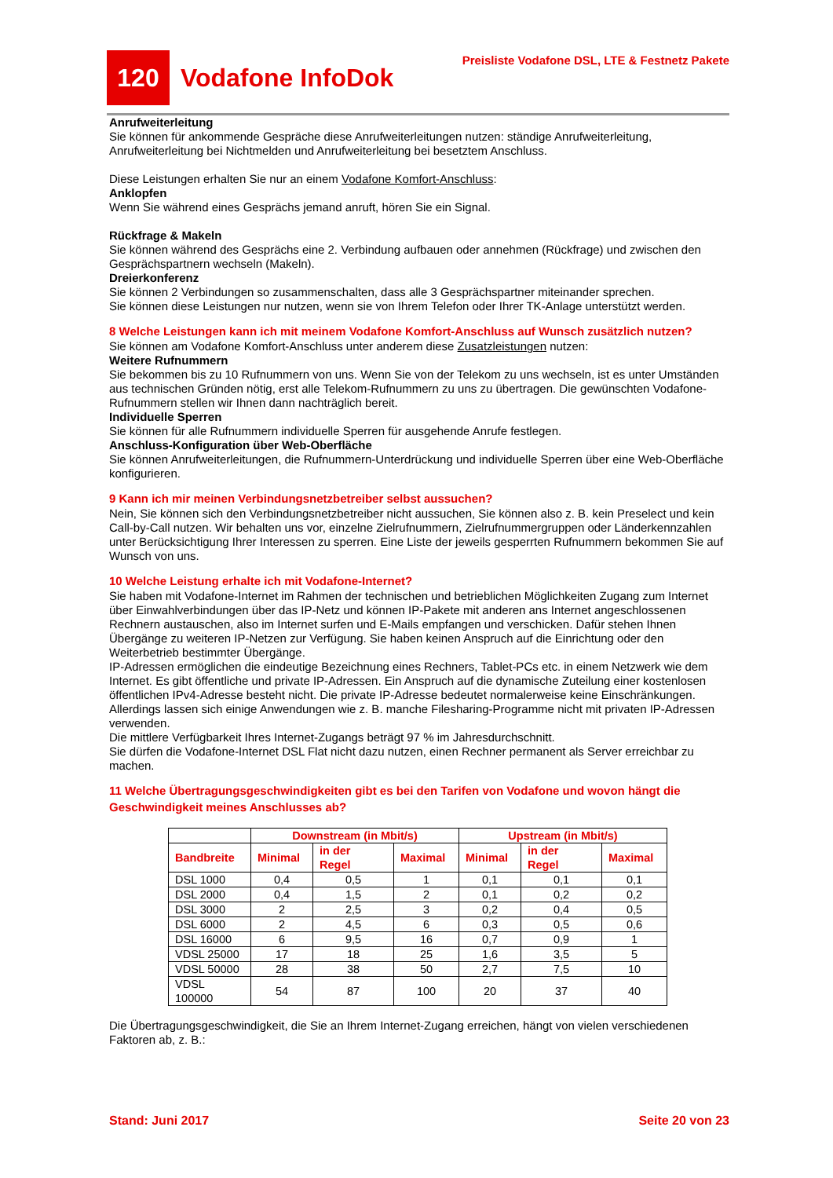120
Vodafone InfoDok
Preisliste Vodafone DSL, LTE & Festnetz Pakete
Anrufweiterleitung
Sie können für ankommende Gespräche diese Anrufweiterleitungen nutzen: ständige Anrufweiterleitung, Anrufweiterleitung bei Nichtmelden und Anrufweiterleitung bei besetztem Anschluss.
Diese Leistungen erhalten Sie nur an einem Vodafone Komfort-Anschluss:
Anklopfen
Wenn Sie während eines Gesprächs jemand anruft, hören Sie ein Signal.
Rückfrage & Makeln
Sie können während des Gesprächs eine 2. Verbindung aufbauen oder annehmen (Rückfrage) und zwischen den Gesprächspartnern wechseln (Makeln).
Dreierkonferenz
Sie können 2 Verbindungen so zusammenschalten, dass alle 3 Gesprächspartner miteinander sprechen.
Sie können diese Leistungen nur nutzen, wenn sie von Ihrem Telefon oder Ihrer TK-Anlage unterstützt werden.
8 Welche Leistungen kann ich mit meinem Vodafone Komfort-Anschluss auf Wunsch zusätzlich nutzen?
Sie können am Vodafone Komfort-Anschluss unter anderem diese Zusatzleistungen nutzen:
Weitere Rufnummern
Sie bekommen bis zu 10 Rufnummern von uns. Wenn Sie von der Telekom zu uns wechseln, ist es unter Umständen aus technischen Gründen nötig, erst alle Telekom-Rufnummern zu uns zu übertragen. Die gewünschten Vodafone-Rufnummern stellen wir Ihnen dann nachträglich bereit.
Individuelle Sperren
Sie können für alle Rufnummern individuelle Sperren für ausgehende Anrufe festlegen.
Anschluss-Konfiguration über Web-Oberfläche
Sie können Anrufweiterleitungen, die Rufnummern-Unterdrückung und individuelle Sperren über eine Web-Oberfläche konfigurieren.
9 Kann ich mir meinen Verbindungsnetzbetreiber selbst aussuchen?
Nein, Sie können sich den Verbindungsnetzbetreiber nicht aussuchen, Sie können also z. B. kein Preselect und kein Call-by-Call nutzen. Wir behalten uns vor, einzelne Zielrufnummern, Zielrufnummergruppen oder Länderkennzahlen unter Berücksichtigung Ihrer Interessen zu sperren. Eine Liste der jeweils gesperrten Rufnummern bekommen Sie auf Wunsch von uns.
10 Welche Leistung erhalte ich mit Vodafone-Internet?
Sie haben mit Vodafone-Internet im Rahmen der technischen und betrieblichen Möglichkeiten Zugang zum Internet über Einwahlverbindungen über das IP-Netz und können IP-Pakete mit anderen ans Internet angeschlossenen Rechnern austauschen, also im Internet surfen und E-Mails empfangen und verschicken. Dafür stehen Ihnen Übergänge zu weiteren IP-Netzen zur Verfügung. Sie haben keinen Anspruch auf die Einrichtung oder den Weiterbetrieb bestimmter Übergänge.
IP-Adressen ermöglichen die eindeutige Bezeichnung eines Rechners, Tablet-PCs etc. in einem Netzwerk wie dem Internet. Es gibt öffentliche und private IP-Adressen. Ein Anspruch auf die dynamische Zuteilung einer kostenlosen öffentlichen IPv4-Adresse besteht nicht. Die private IP-Adresse bedeutet normalerweise keine Einschränkungen. Allerdings lassen sich einige Anwendungen wie z. B. manche Filesharing-Programme nicht mit privaten IP-Adressen verwenden.
Die mittlere Verfügbarkeit Ihres Internet-Zugangs beträgt 97 % im Jahresdurchschnitt.
Sie dürfen die Vodafone-Internet DSL Flat nicht dazu nutzen, einen Rechner permanent als Server erreichbar zu machen.
11 Welche Übertragungsgeschwindigkeiten gibt es bei den Tarifen von Vodafone und wovon hängt die Geschwindigkeit meines Anschlusses ab?
| | Downstream (in Mbit/s) | | | Upstream (in Mbit/s) | | |
| --- | --- | --- | --- | --- | --- | --- |
| Bandbreite | Minimal | in der Regel | Maximal | Minimal | in der Regel | Maximal |
| DSL 1000 | 0,4 | 0,5 | 1 | 0,1 | 0,1 | 0,1 |
| DSL 2000 | 0,4 | 1,5 | 2 | 0,1 | 0,2 | 0,2 |
| DSL 3000 | 2 | 2,5 | 3 | 0,2 | 0,4 | 0,5 |
| DSL 6000 | 2 | 4,5 | 6 | 0,3 | 0,5 | 0,6 |
| DSL 16000 | 6 | 9,5 | 16 | 0,7 | 0,9 | 1 |
| VDSL 25000 | 17 | 18 | 25 | 1,6 | 3,5 | 5 |
| VDSL 50000 | 28 | 38 | 50 | 2,7 | 7,5 | 10 |
| VDSL 100000 | 54 | 87 | 100 | 20 | 37 | 40 |
Die Übertragungsgeschwindigkeit, die Sie an Ihrem Internet-Zugang erreichen, hängt von vielen verschiedenen Faktoren ab, z. B.:
Stand: Juni 2017 Seite 20 von 23